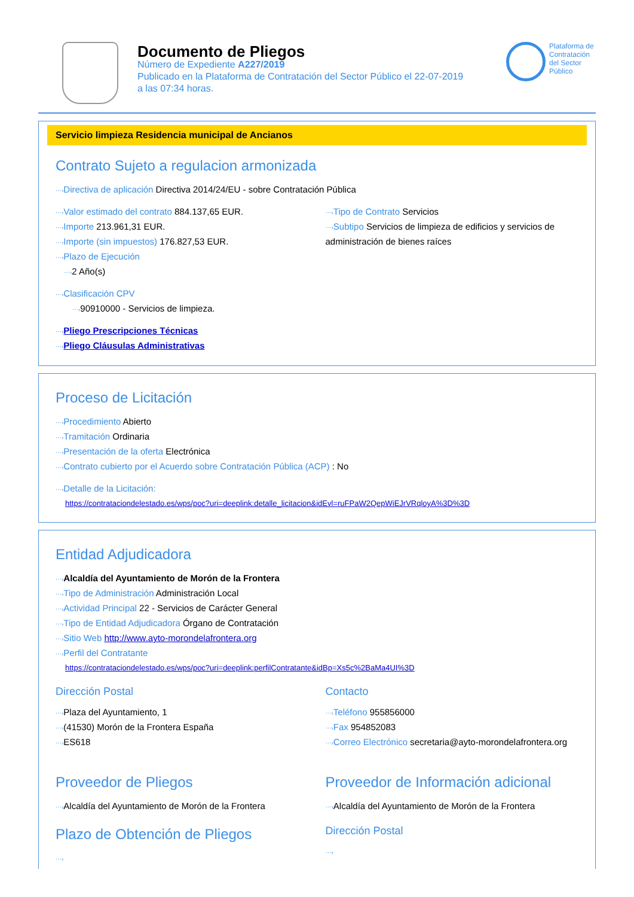Documento de Pliegos
Número de Expediente A227/2019
Publicado en la Plataforma de Contratación del Sector Público el 22-07-2019
a las 07:34 horas.
Plataforma de Contratación del Sector Público
Servicio limpieza Residencia municipal de Ancianos
Contrato Sujeto a regulacion armonizada
⋯›Directiva de aplicación Directiva 2014/24/EU - sobre Contratación Pública
⋯›Valor estimado del contrato 884.137,65 EUR.
⋯›Importe 213.961,31 EUR.
⋯›Importe (sin impuestos) 176.827,53 EUR.
⋯›Plazo de Ejecución
⋯›2 Año(s)
⋯›Tipo de Contrato Servicios
⋯›Subtipo Servicios de limpieza de edificios y servicios de administración de bienes raíces
⋯›Clasificación CPV
⋯›90910000 - Servicios de limpieza.
⋯›Pliego Prescripciones Técnicas
⋯›Pliego Cláusulas Administrativas
Proceso de Licitación
⋯›Procedimiento Abierto
⋯›Tramitación Ordinaria
⋯›Presentación de la oferta Electrónica
⋯›Contrato cubierto por el Acuerdo sobre Contratación Pública (ACP) : No
⋯›Detalle de la Licitación:
https://contrataciondelestado.es/wps/poc?uri=deeplink:detalle_licitacion&idEvl=ruFPaW2QepWiEJrVRqloyA%3D%3D
Entidad Adjudicadora
⋯›Alcaldía del Ayuntamiento de Morón de la Frontera
⋯›Tipo de Administración Administración Local
⋯›Actividad Principal 22 - Servicios de Carácter General
⋯›Tipo de Entidad Adjudicadora Órgano de Contratación
⋯›Sitio Web http://www.ayto-morondelafrontera.org
⋯›Perfil del Contratante
https://contrataciondelestado.es/wps/poc?uri=deeplink:perfilContratante&idBp=Xs5c%2BaMa4UI%3D
Dirección Postal
⋯›Plaza del Ayuntamiento, 1
⋯›(41530) Morón de la Frontera España
⋯›ES618
Contacto
⋯›Teléfono 955856000
⋯›Fax 954852083
⋯›Correo Electrónico secretaria@ayto-morondelafrontera.org
Proveedor de Pliegos
⋯›Alcaldía del Ayuntamiento de Morón de la Frontera
Plazo de Obtención de Pliegos
⋯›
Proveedor de Información adicional
⋯›Alcaldía del Ayuntamiento de Morón de la Frontera
Dirección Postal
⋯›